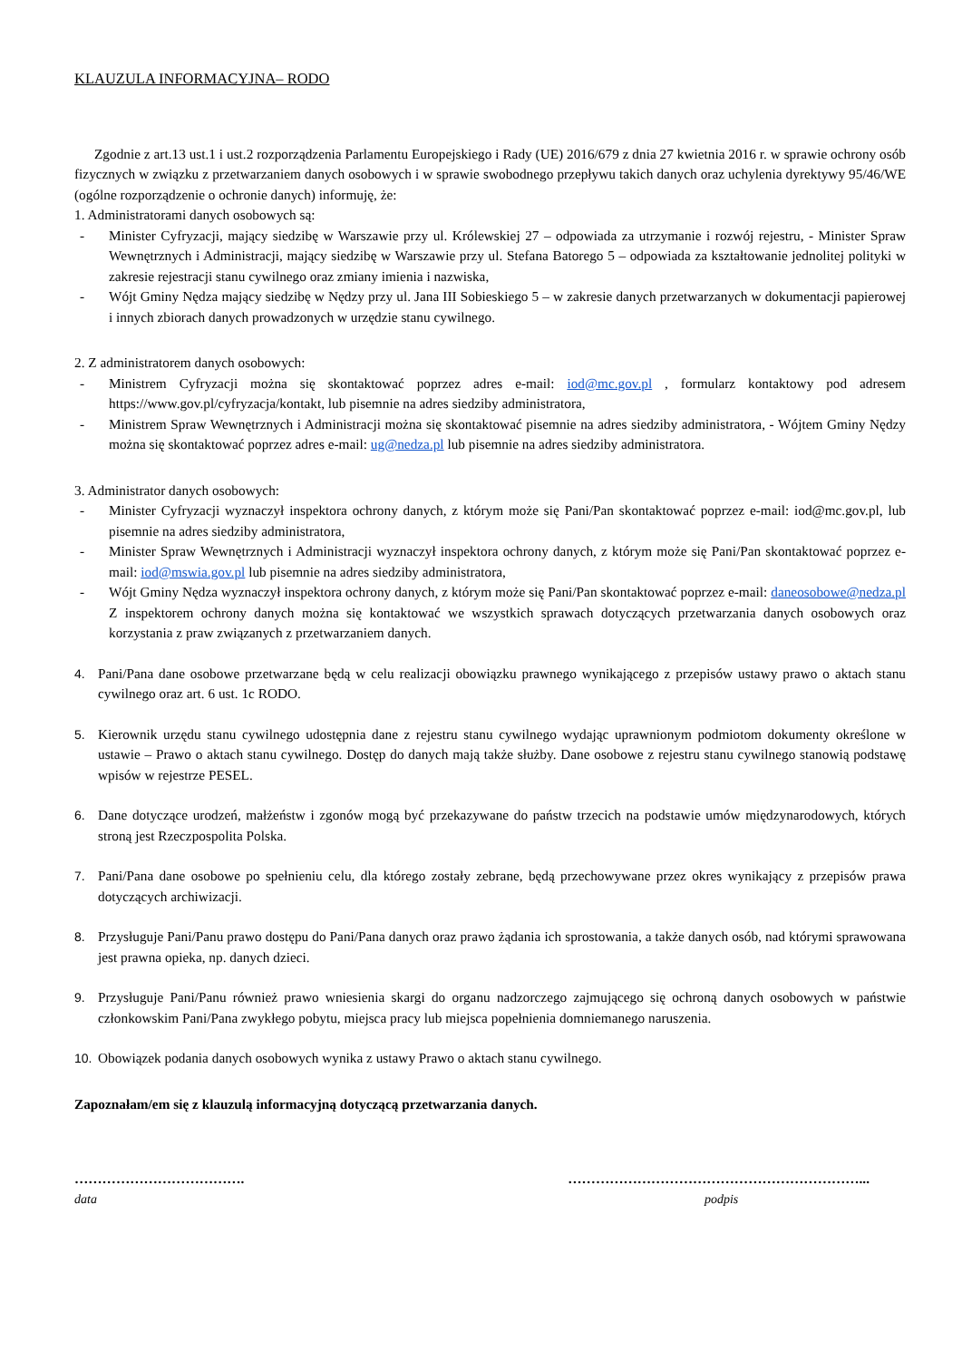KLAUZULA INFORMACYJNA– RODO
Zgodnie z art.13 ust.1 i ust.2 rozporządzenia Parlamentu Europejskiego i Rady (UE) 2016/679 z dnia 27 kwietnia 2016 r. w sprawie ochrony osób fizycznych w związku z przetwarzaniem danych osobowych i w sprawie swobodnego przepływu takich danych oraz uchylenia dyrektywy 95/46/WE (ogólne rozporządzenie o ochronie danych) informuję, że:
1. Administratorami danych osobowych są:
- Minister Cyfryzacji, mający siedzibę w Warszawie przy ul. Królewskiej 27 – odpowiada za utrzymanie i rozwój rejestru, - Minister Spraw Wewnętrznych i Administracji, mający siedzibę w Warszawie przy ul. Stefana Batorego 5 – odpowiada za kształtowanie jednolitej polityki w zakresie rejestracji stanu cywilnego oraz zmiany imienia i nazwiska,
- Wójt Gminy Nędza mający siedzibę w Nędzy przy ul. Jana III Sobieskiego 5 – w zakresie danych przetwarzanych w dokumentacji papierowej i innych zbiorach danych prowadzonych w urzędzie stanu cywilnego.
2. Z administratorem danych osobowych:
- Ministrem Cyfryzacji można się skontaktować poprzez adres e-mail: iod@mc.gov.pl , formularz kontaktowy pod adresem https://www.gov.pl/cyfryzacja/kontakt, lub pisemnie na adres siedziby administratora,
- Ministrem Spraw Wewnętrznych i Administracji można się skontaktować pisemnie na adres siedziby administratora, - Wójtem Gminy Nędzy można się skontaktować poprzez adres e-mail: ug@nedza.pl lub pisemnie na adres siedziby administratora.
3. Administrator danych osobowych:
- Minister Cyfryzacji wyznaczył inspektora ochrony danych, z którym może się Pani/Pan skontaktować poprzez e-mail: iod@mc.gov.pl, lub pisemnie na adres siedziby administratora,
- Minister Spraw Wewnętrznych i Administracji wyznaczył inspektora ochrony danych, z którym może się Pani/Pan skontaktować poprzez e-mail: iod@mswia.gov.pl lub pisemnie na adres siedziby administratora,
- Wójt Gminy Nędza wyznaczył inspektora ochrony danych, z którym może się Pani/Pan skontaktować poprzez e-mail: daneosobowe@nedza.pl Z inspektorem ochrony danych można się kontaktować we wszystkich sprawach dotyczących przetwarzania danych osobowych oraz korzystania z praw związanych z przetwarzaniem danych.
4. Pani/Pana dane osobowe przetwarzane będą w celu realizacji obowiązku prawnego wynikającego z przepisów ustawy prawo o aktach stanu cywilnego oraz art. 6 ust. 1c RODO.
5. Kierownik urzędu stanu cywilnego udostępnia dane z rejestru stanu cywilnego wydając uprawnionym podmiotom dokumenty określone w ustawie – Prawo o aktach stanu cywilnego. Dostęp do danych mają także służby. Dane osobowe z rejestru stanu cywilnego stanowią podstawę wpisów w rejestrze PESEL.
6. Dane dotyczące urodzeń, małżeństw i zgonów mogą być przekazywane do państw trzecich na podstawie umów międzynarodowych, których stroną jest Rzeczpospolita Polska.
7. Pani/Pana dane osobowe po spełnieniu celu, dla którego zostały zebrane, będą przechowywane przez okres wynikający z przepisów prawa dotyczących archiwizacji.
8. Przysługuje Pani/Panu prawo dostępu do Pani/Pana danych oraz prawo żądania ich sprostowania, a także danych osób, nad którymi sprawowana jest prawna opieka, np. danych dzieci.
9. Przysługuje Pani/Panu również prawo wniesienia skargi do organu nadzorczego zajmującego się ochroną danych osobowych w państwie członkowskim Pani/Pana zwykłego pobytu, miejsca pracy lub miejsca popełnienia domniemanego naruszenia.
10. Obowiązek podania danych osobowych wynika z ustawy Prawo o aktach stanu cywilnego.
Zapoznałam/em się z klauzulą informacyjną dotyczącą przetwarzania danych.
………………………………. ………………………………………………………...
data podpis